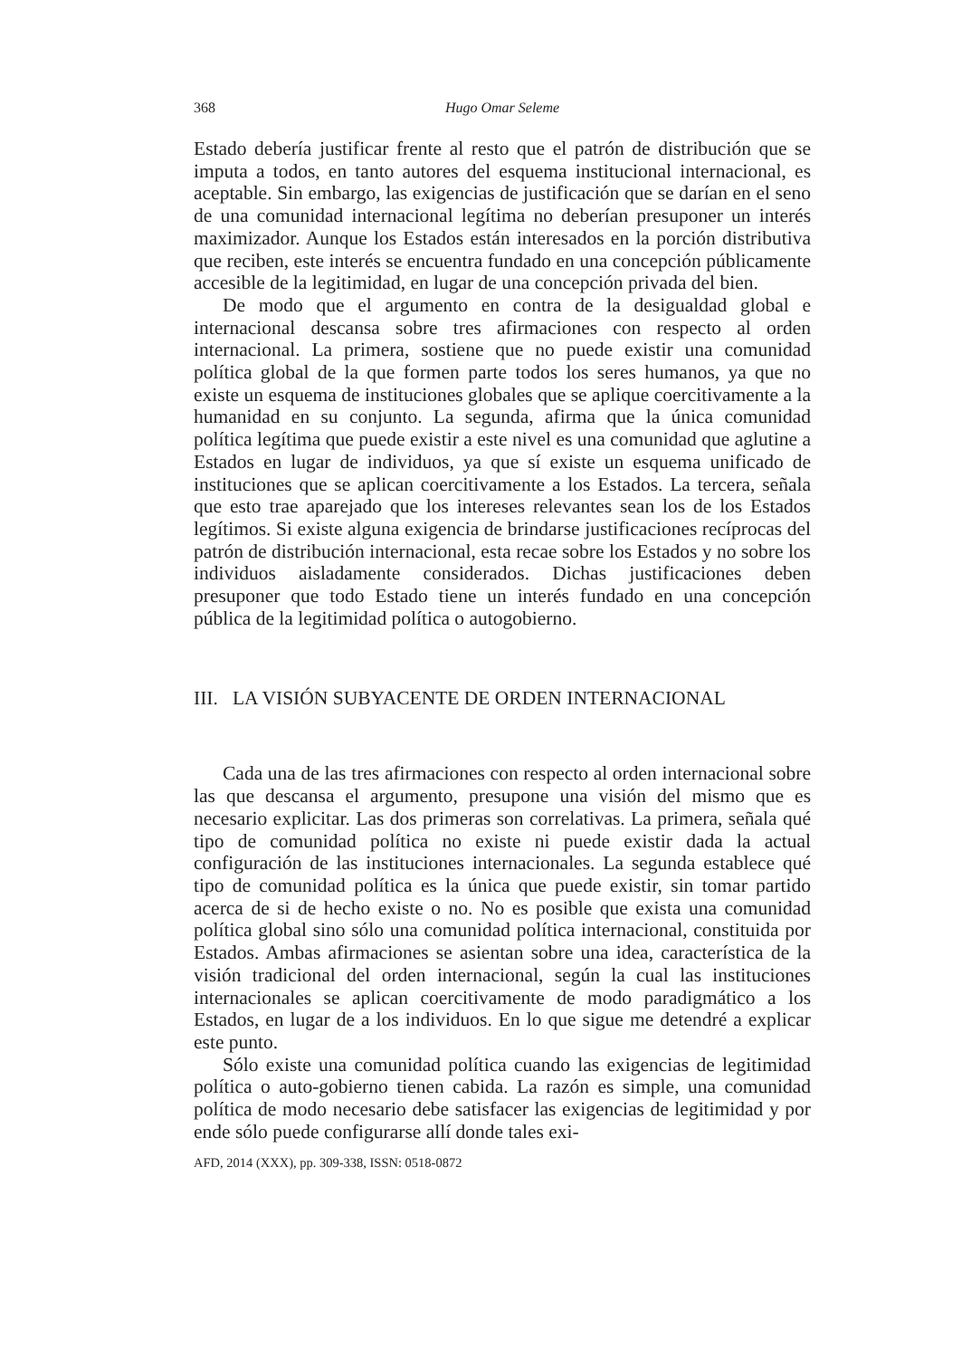368 Hugo Omar Seleme
Estado debería justificar frente al resto que el patrón de distribución que se imputa a todos, en tanto autores del esquema institucional internacional, es aceptable. Sin embargo, las exigencias de justificación que se darían en el seno de una comunidad internacional legítima no deberían presuponer un interés maximizador. Aunque los Estados están interesados en la porción distributiva que reciben, este interés se encuentra fundado en una concepción públicamente accesible de la legitimidad, en lugar de una concepción privada del bien.
De modo que el argumento en contra de la desigualdad global e internacional descansa sobre tres afirmaciones con respecto al orden internacional. La primera, sostiene que no puede existir una comunidad política global de la que formen parte todos los seres humanos, ya que no existe un esquema de instituciones globales que se aplique coercitivamente a la humanidad en su conjunto. La segunda, afirma que la única comunidad política legítima que puede existir a este nivel es una comunidad que aglutine a Estados en lugar de individuos, ya que sí existe un esquema unificado de instituciones que se aplican coercitivamente a los Estados. La tercera, señala que esto trae aparejado que los intereses relevantes sean los de los Estados legítimos. Si existe alguna exigencia de brindarse justificaciones recíprocas del patrón de distribución internacional, esta recae sobre los Estados y no sobre los individuos aisladamente considerados. Dichas justificaciones deben presuponer que todo Estado tiene un interés fundado en una concepción pública de la legitimidad política o autogobierno.
III. LA VISIÓN SUBYACENTE DE ORDEN INTERNACIONAL
Cada una de las tres afirmaciones con respecto al orden internacional sobre las que descansa el argumento, presupone una visión del mismo que es necesario explicitar. Las dos primeras son correlativas. La primera, señala qué tipo de comunidad política no existe ni puede existir dada la actual configuración de las instituciones internacionales. La segunda establece qué tipo de comunidad política es la única que puede existir, sin tomar partido acerca de si de hecho existe o no. No es posible que exista una comunidad política global sino sólo una comunidad política internacional, constituida por Estados. Ambas afirmaciones se asientan sobre una idea, característica de la visión tradicional del orden internacional, según la cual las instituciones internacionales se aplican coercitivamente de modo paradigmático a los Estados, en lugar de a los individuos. En lo que sigue me detendré a explicar este punto.
Sólo existe una comunidad política cuando las exigencias de legitimidad política o auto-gobierno tienen cabida. La razón es simple, una comunidad política de modo necesario debe satisfacer las exigencias de legitimidad y por ende sólo puede configurarse allí donde tales exi-
AFD, 2014 (XXX), pp. 309-338, ISSN: 0518-0872